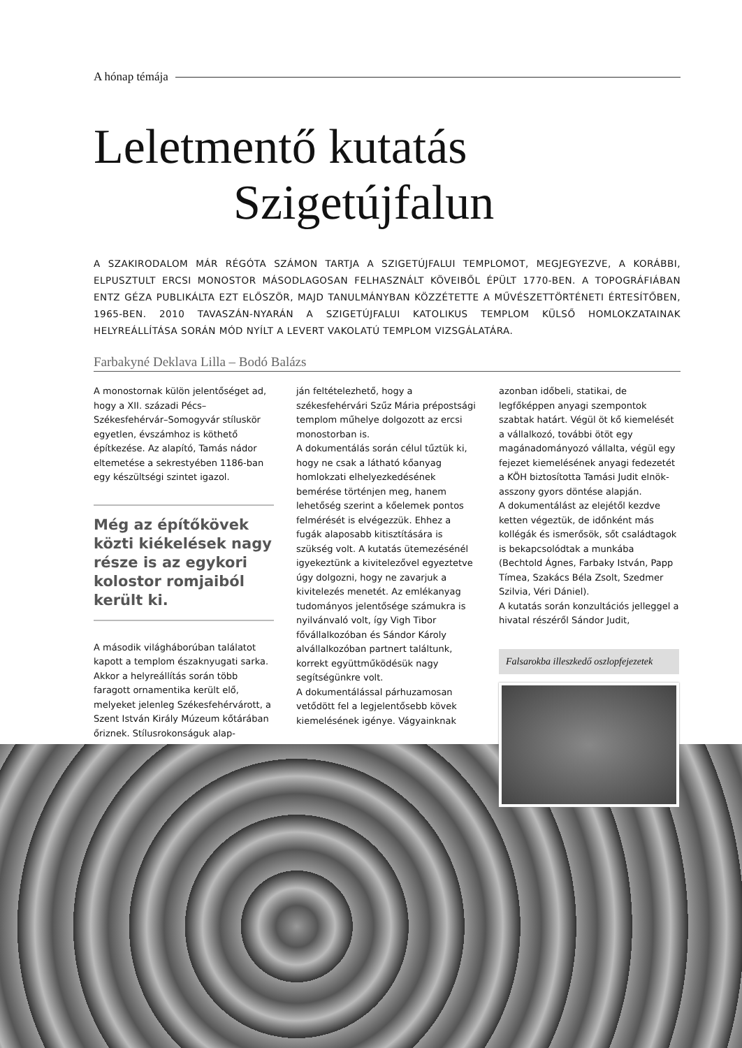A hónap témája
Leletmentő kutatás
Szigetújfalun
A SZAKIRODALOM MÁR RÉGÓTA SZÁMON TARTJA A SZIGETÚJFALUI TEMPLOMOT, MEGJEGYEZVE, A KORÁBBI, ELPUSZTULT ERCSI MONOSTOR MÁSODLAGOSAN FELHASZNÁLT KÖVEIBŐL ÉPÜLT 1770-BEN. A TOPOGRÁFIÁBAN ENTZ GÉZA PUBLIKÁLTA EZT ELŐSZÖR, MAJD TANULMÁNYBAN KÖZZÉTETTE A MŰVÉSZETTÖRTÉNETI ÉRTESÍTŐBEN, 1965-BEN. 2010 TAVASZÁN-NYARÁN A SZIGETÚJFALUI KATOLIKUS TEMPLOM KÜLSŐ HOMLOKZATAINAK HELYREÁLLÍTÁSA SORÁN MÓD NYÍLT A LEVERT VAKOLATÚ TEMPLOM VIZSGÁLATÁRA.
Farbakyné Deklava Lilla – Bodó Balázs
A monostornak külön jelentőséget ad, hogy a XII. századi Pécs–Székesfehérvár–Somogyvár stíluskör egyetlen, évszámhoz is köthető építkezése. Az alapító, Tamás nádor eltemetése a sekrestyében 1186-ban egy készültségi szintet igazol.
Még az építőkövek közti kiékelések nagy része is az egykori kolostor romjaiból került ki.
A második világháborúban találatot kapott a templom északnyugati sarka. Akkor a helyreállítás során több faragott ornamentika került elő, melyeket jelenleg Székesfehérvárott, a Szent István Király Múzeum kőtárában őriznek. Stílusrokonságuk alap-
ján feltételezhető, hogy a székesfehérvári Szűz Mária prépostsági templom műhelye dolgozott az ercsi monostorban is.
A dokumentálás során célul tűztük ki, hogy ne csak a látható kőanyag homlokzati elhelyezkedésének bemérése történjen meg, hanem lehetőség szerint a kőelemek pontos felmérését is elvégezzük. Ehhez a fugák alaposabb kitisztítására is szükség volt. A kutatás ütemezésénél igyekeztünk a kivitelezővel egyeztetve úgy dolgozni, hogy ne zavarjuk a kivitelezés menetét. Az emlékanyag tudományos jelentősége számukra is nyilvánvaló volt, így Vigh Tibor fővállalkozóban és Sándor Károly alvállalkozóban partnert találtunk, korrekt együttműködésük nagy segítségünkre volt.
A dokumentálással párhuzamosan vetődött fel a legjelentősebb kövek kiemelésének igénye. Vágyainknak
azonban időbeli, statikai, de legfőképpen anyagi szempontok szabtak határt. Végül öt kő kiemelését a vállalkozó, további ötöt egy magánadományozó vállalta, végül egy fejezet kiemelésének anyagi fedezetét a KÖH biztosította Tamási Judit elnök-asszony gyors döntése alapján.
A dokumentálást az elejétől kezdve ketten végeztük, de időnként más kollégák és ismerősök, sőt családtagok is bekapcsolódtak a munkába (Bechtold Ágnes, Farbaky István, Papp Tímea, Szakács Béla Zsolt, Szedmer Szilvia, Véri Dániel).
A kutatás során konzultációs jelleggel a hivatal részéről Sándor Judit,
Falsarokba illeszkedő oszlopfejezetek